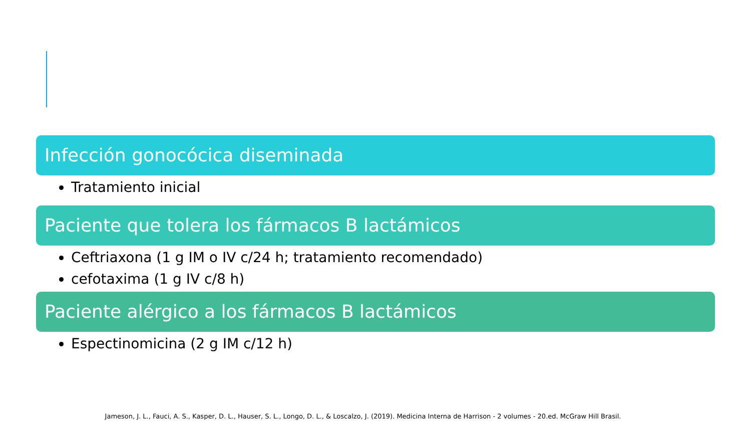Infección gonocócica diseminada
Tratamiento inicial
Paciente que tolera los fármacos B lactámicos
Ceftriaxona (1 g IM o IV c/24 h; tratamiento recomendado)
cefotaxima (1 g IV c/8 h)
Paciente alérgico a los fármacos B lactámicos
Espectinomicina (2 g IM c/12 h)
Jameson, J. L., Fauci, A. S., Kasper, D. L., Hauser, S. L., Longo, D. L., & Loscalzo, J. (2019). Medicina Interna de Harrison - 2 volumes - 20.ed. McGraw Hill Brasil.